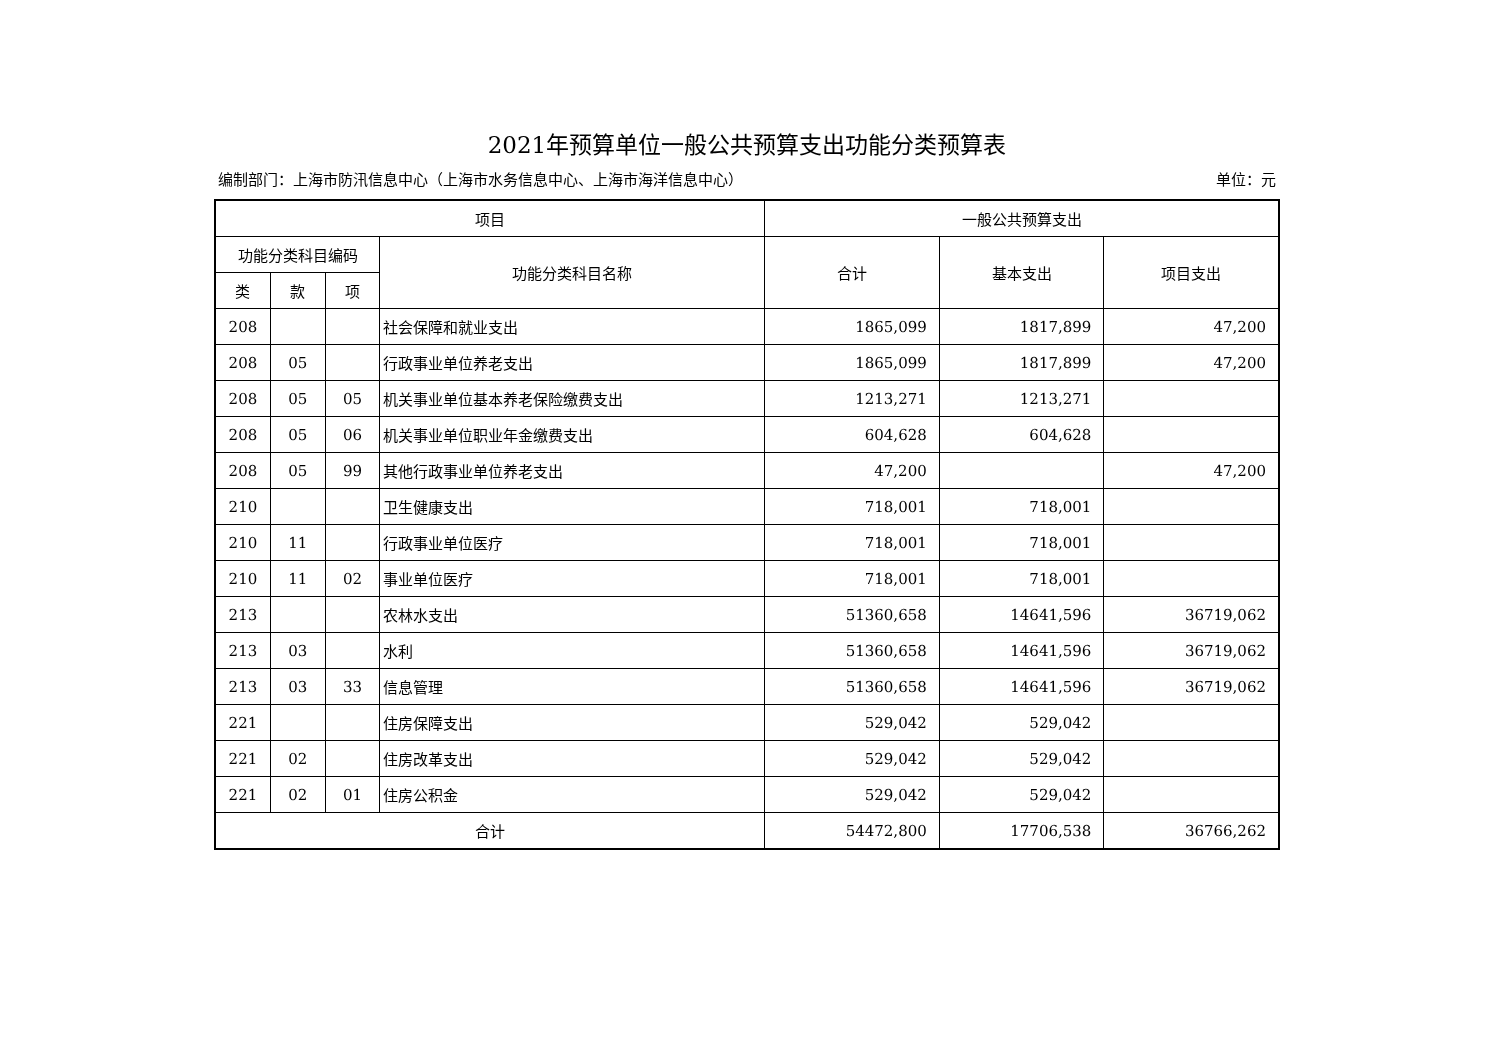2021年预算单位一般公共预算支出功能分类预算表
编制部门：上海市防汛信息中心（上海市水务信息中心、上海市海洋信息中心） 单位：元
| 项目 | | | | 一般公共预算支出 | | |
| --- | --- | --- | --- | --- | --- | --- |
| 功能分类科目编码 | | | 功能分类科目名称 | 合计 | 基本支出 | 项目支出 |
| 类 | 款 | 项 | | | | |
| 208 | | | 社会保障和就业支出 | 1865,099 | 1817,899 | 47,200 |
| 208 | 05 | | 行政事业单位养老支出 | 1865,099 | 1817,899 | 47,200 |
| 208 | 05 | 05 | 机关事业单位基本养老保险缴费支出 | 1213,271 | 1213,271 | |
| 208 | 05 | 06 | 机关事业单位职业年金缴费支出 | 604,628 | 604,628 | |
| 208 | 05 | 99 | 其他行政事业单位养老支出 | 47,200 | | 47,200 |
| 210 | | | 卫生健康支出 | 718,001 | 718,001 | |
| 210 | 11 | | 行政事业单位医疗 | 718,001 | 718,001 | |
| 210 | 11 | 02 | 事业单位医疗 | 718,001 | 718,001 | |
| 213 | | | 农林水支出 | 51360,658 | 14641,596 | 36719,062 |
| 213 | 03 | | 水利 | 51360,658 | 14641,596 | 36719,062 |
| 213 | 03 | 33 | 信息管理 | 51360,658 | 14641,596 | 36719,062 |
| 221 | | | 住房保障支出 | 529,042 | 529,042 | |
| 221 | 02 | | 住房改革支出 | 529,042 | 529,042 | |
| 221 | 02 | 01 | 住房公积金 | 529,042 | 529,042 | |
| 合计 | | | | 54472,800 | 17706,538 | 36766,262 |